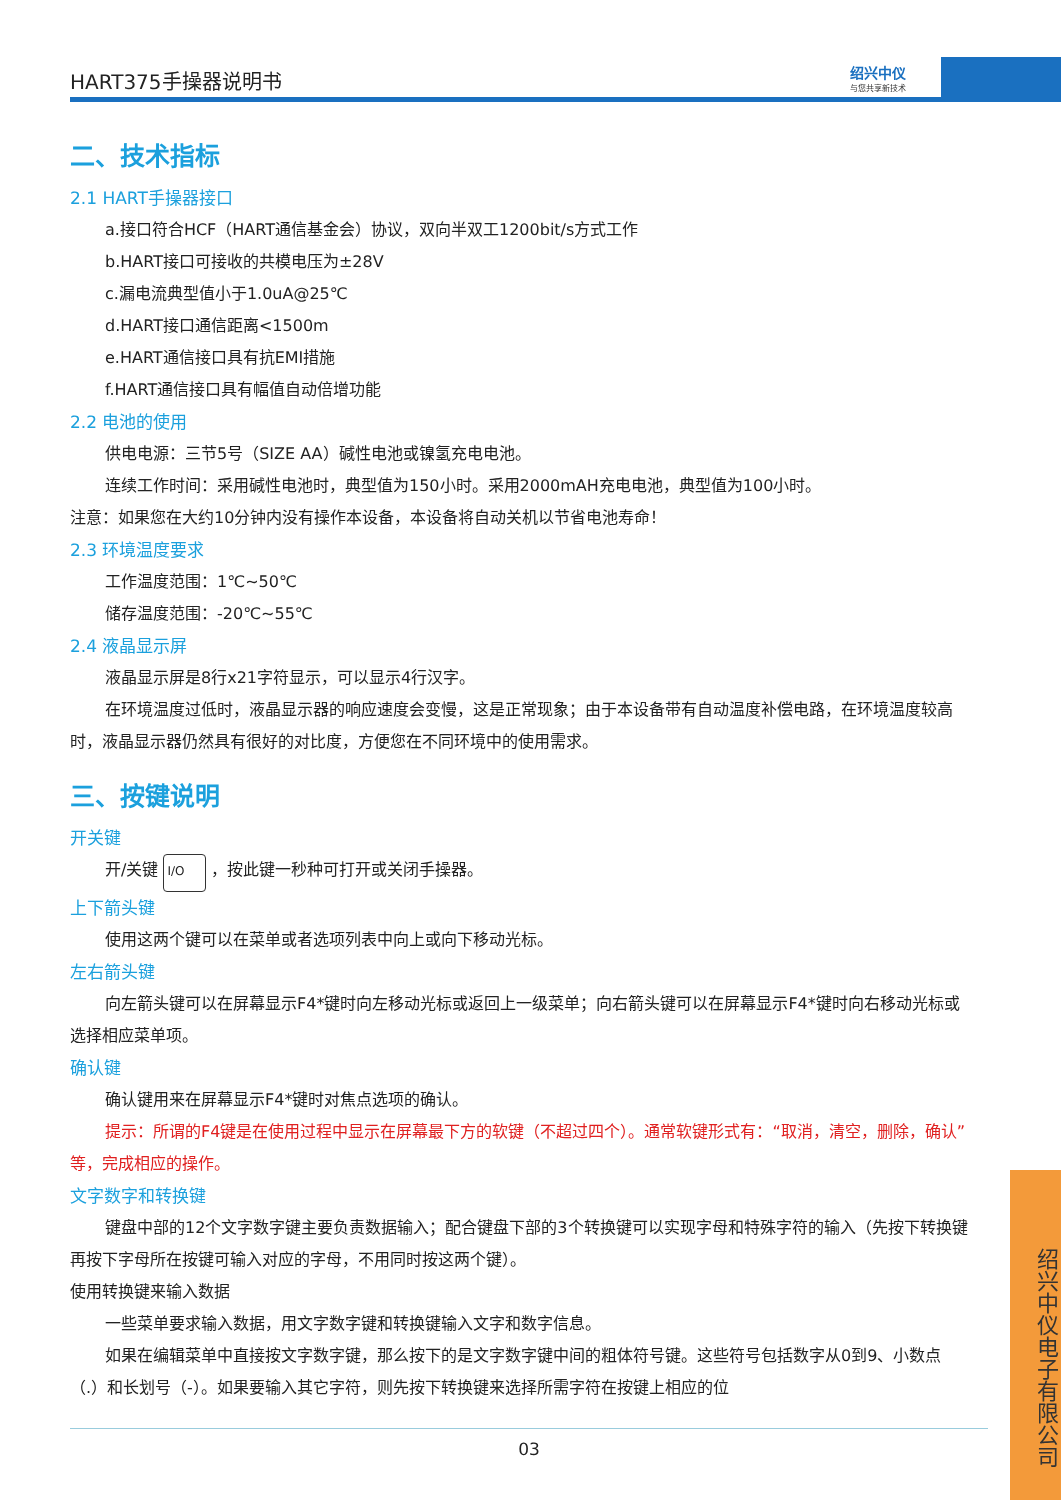HART375手操器说明书 绍兴中仪
与您共享新技术
二、技术指标
2.1 HART手操器接口
a.接口符合HCF（HART通信基金会）协议，双向半双工1200bit/s方式工作
b.HART接口可接收的共模电压为±28V
c.漏电流典型值小于1.0uA@25℃
d.HART接口通信距离<1500m
e.HART通信接口具有抗EMI措施
f.HART通信接口具有幅值自动倍增功能
2.2 电池的使用
供电电源：三节5号（SIZE AA）碱性电池或镍氢充电电池。
连续工作时间：采用碱性电池时，典型值为150小时。采用2000mAH充电电池，典型值为100小时。
注意：如果您在大约10分钟内没有操作本设备，本设备将自动关机以节省电池寿命！
2.3 环境温度要求
工作温度范围：1℃~50℃
储存温度范围：-20℃~55℃
2.4 液晶显示屏
液晶显示屏是8行x21字符显示，可以显示4行汉字。
在环境温度过低时，液晶显示器的响应速度会变慢，这是正常现象；由于本设备带有自动温度补偿电路，在环境温度较高时，液晶显示器仍然具有很好的对比度，方便您在不同环境中的使用需求。
三、按键说明
开关键
开/关键 I/O ，按此键一秒种可打开或关闭手操器。
上下箭头键
使用这两个键可以在菜单或者选项列表中向上或向下移动光标。
左右箭头键
向左箭头键可以在屏幕显示F4*键时向左移动光标或返回上一级菜单；向右箭头键可以在屏幕显示F4*键时向右移动光标或选择相应菜单项。
确认键
确认键用来在屏幕显示F4*键时对焦点选项的确认。
提示：所谓的F4键是在使用过程中显示在屏幕最下方的软键（不超过四个）。通常软键形式有：“取消，清空，删除，确认”等，完成相应的操作。
文字数字和转换键
键盘中部的12个文字数字键主要负责数据输入；配合键盘下部的3个转换键可以实现字母和特殊字符的输入（先按下转换键再按下字母所在按键可输入对应的字母，不用同时按这两个键）。
使用转换键来输入数据
一些菜单要求输入数据，用文字数字键和转换键输入文字和数字信息。
如果在编辑菜单中直接按文字数字键，那么按下的是文字数字键中间的粗体符号键。这些符号包括数字从0到9、小数点（.）和长划号（-）。如果要输入其它字符，则先按下转换键来选择所需字符在按键上相应的位
03
绍兴中仪电子有限公司